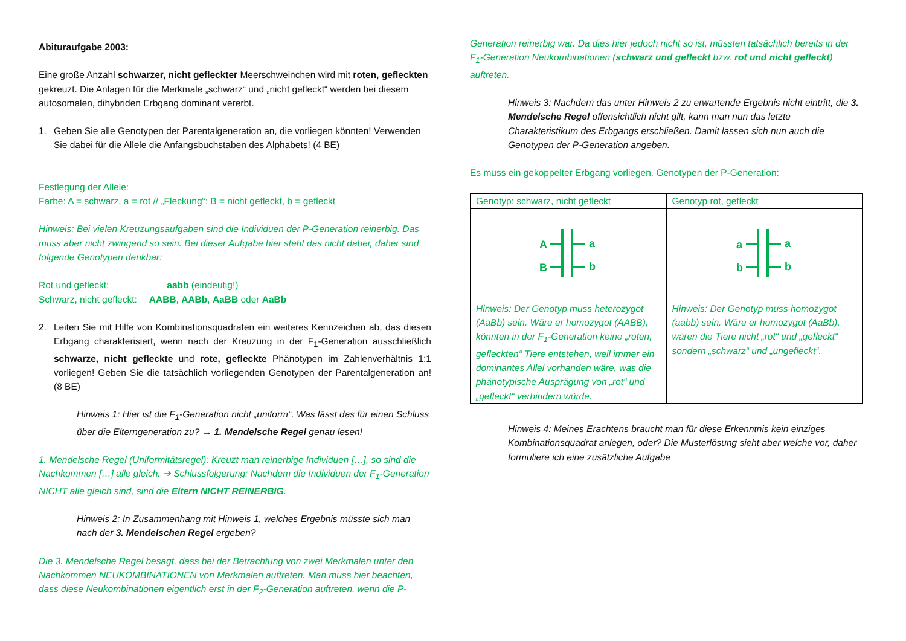Abituraufgabe 2003:
Eine große Anzahl schwarzer, nicht gefleckter Meerschweinchen wird mit roten, gefleckten gekreuzt. Die Anlagen für die Merkmale „schwarz“ und „nicht gefleckt“ werden bei diesem autosomalen, dihybriden Erbgang dominant vererbt.
1. Geben Sie alle Genotypen der Parentalgeneration an, die vorliegen könnten! Verwenden Sie dabei für die Allele die Anfangsbuchstaben des Alphabets! (4 BE)
Festlegung der Allele:
Farbe: A = schwarz, a = rot // „Fleckung“: B = nicht gefleckt, b = gefleckt
Hinweis: Bei vielen Kreuzungsaufgaben sind die Individuen der P-Generation reinerbig. Das muss aber nicht zwingend so sein. Bei dieser Aufgabe hier steht das nicht dabei, daher sind folgende Genotypen denkbar:
Rot und gefleckt: aabb (eindeutig!)
Schwarz, nicht gefleckt: AABB, AABb, AaBB oder AaBb
2. Leiten Sie mit Hilfe von Kombinationsquadraten ein weiteres Kennzeichen ab, das diesen Erbgang charakterisiert, wenn nach der Kreuzung in der F<sub>1</sub>-Generation ausschließlich schwarze, nicht gefleckte und rote, gefleckte Phänotypen im Zahlenverhältnis 1:1 vorliegen! Geben Sie die tatsächlich vorliegenden Genotypen der Parentalgeneration an! (8 BE)
Hinweis 1: Hier ist die F<sub>1</sub>-Generation nicht „uniform“. Was lässt das für einen Schluss über die Elterngeneration zu? → 1. Mendelsche Regel genau lesen!
1. Mendelsche Regel (Uniformitätsregel): Kreuzt man reinerbige Individuen […], so sind die Nachkommen […] alle gleich. ➔ Schlussfolgerung: Nachdem die Individuen der F<sub>1</sub>-Generation NICHT alle gleich sind, sind die Eltern NICHT REINERBIG.
Hinweis 2: In Zusammenhang mit Hinweis 1, welches Ergebnis müsste sich man nach der 3. Mendelschen Regel ergeben?
Die 3. Mendelsche Regel besagt, dass bei der Betrachtung von zwei Merkmalen unter den Nachkommen NEUKOMBINATIONEN von Merkmalen auftreten. Man muss hier beachten, dass diese Neukombinationen eigentlich erst in der F<sub>2</sub>-Generation auftreten, wenn die P-
Generation reinerbig war. Da dies hier jedoch nicht so ist, müssten tatsächlich bereits in der F<sub>1</sub>-Generation Neukombinationen (schwarz und gefleckt bzw. rot und nicht gefleckt) auftreten.
Hinweis 3: Nachdem das unter Hinweis 2 zu erwartende Ergebnis nicht eintritt, die 3. Mendelsche Regel offensichtlich nicht gilt, kann man nun das letzte Charakteristikum des Erbgangs erschließen. Damit lassen sich nun auch die Genotypen der P-Generation angeben.
Es muss ein gekoppelter Erbgang vorliegen. Genotypen der P-Generation:
| Genotyp: schwarz, nicht gefleckt | Genotyp rot, gefleckt |
| A B a b | a b a b |
| Hinweis: Der Genotyp muss heterozygot (AaBb) sein. Wäre er homozygot (AABB), könnten in der F<sub>1</sub>-Generation keine „roten, gefleckten“ Tiere entstehen, weil immer ein dominantes Allel vorhanden wäre, was die phänotypische Ausprägung von „rot“ und „gefleckt“ verhindern würde. | Hinweis: Der Genotyp muss homozygot (aabb) sein. Wäre er homozygot (AaBb), wären die Tiere nicht „rot“ und „gefleckt“ sondern „schwarz“ und „ungefleckt“. |
Hinweis 4: Meines Erachtens braucht man für diese Erkenntnis kein einziges Kombinationsquadrat anlegen, oder? Die Musterlösung sieht aber welche vor, daher formuliere ich eine zusätzliche Aufgabe